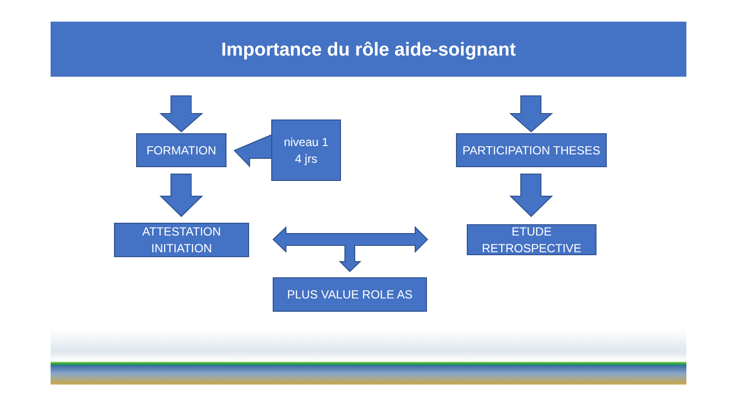Importance du rôle aide-soignant
FORMATION
niveau 1
4 jrs
PARTICIPATION THESES
ATTESTATION
INITIATION
ETUDE
RETROSPECTIVE
PLUS VALUE ROLE AS